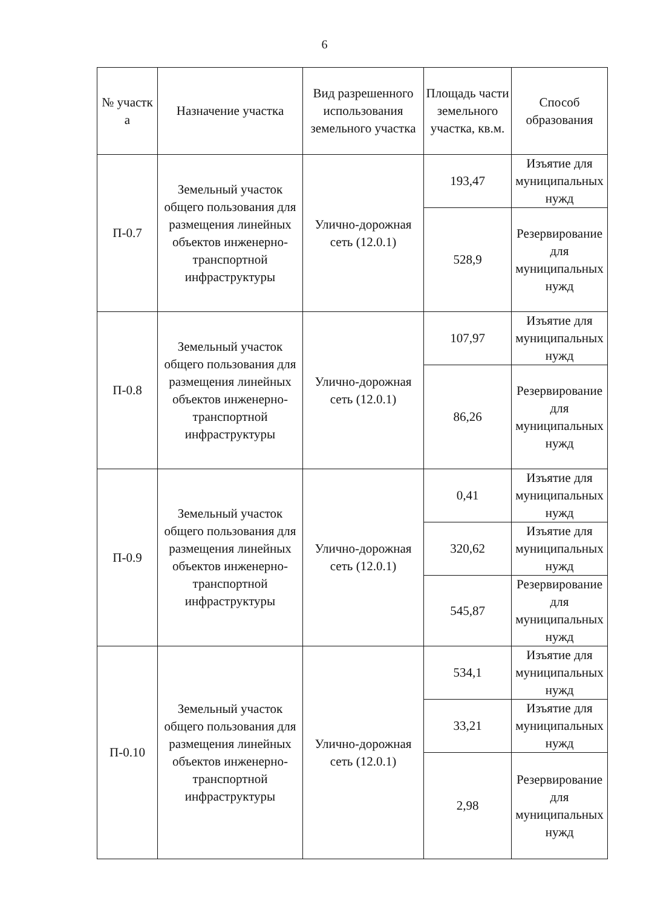6
| № участк а | Назначение участка | Вид разрешенного использования земельного участка | Площадь части земельного участка, кв.м. | Способ образования |
| --- | --- | --- | --- | --- |
| П-0.7 | Земельный участок общего пользования для размещения линейных объектов инженерно-транспортной инфраструктуры | Улично-дорожная сеть (12.0.1) | 193,47 | Изъятие для муниципальных нужд |
| | | | 528,9 | Резервирование для муниципальных нужд |
| П-0.8 | Земельный участок общего пользования для размещения линейных объектов инженерно-транспортной инфраструктуры | Улично-дорожная сеть (12.0.1) | 107,97 | Изъятие для муниципальных нужд |
| | | | 86,26 | Резервирование для муниципальных нужд |
| П-0.9 | Земельный участок общего пользования для размещения линейных объектов инженерно-транспортной инфраструктуры | Улично-дорожная сеть (12.0.1) | 0,41 | Изъятие для муниципальных нужд |
| | | | 320,62 | Изъятие для муниципальных нужд |
| | | | 545,87 | Резервирование для муниципальных нужд |
| П-0.10 | Земельный участок общего пользования для размещения линейных объектов инженерно-транспортной инфраструктуры | Улично-дорожная сеть (12.0.1) | 534,1 | Изъятие для муниципальных нужд |
| | | | 33,21 | Изъятие для муниципальных нужд |
| | | | 2,98 | Резервирование для муниципальных нужд |